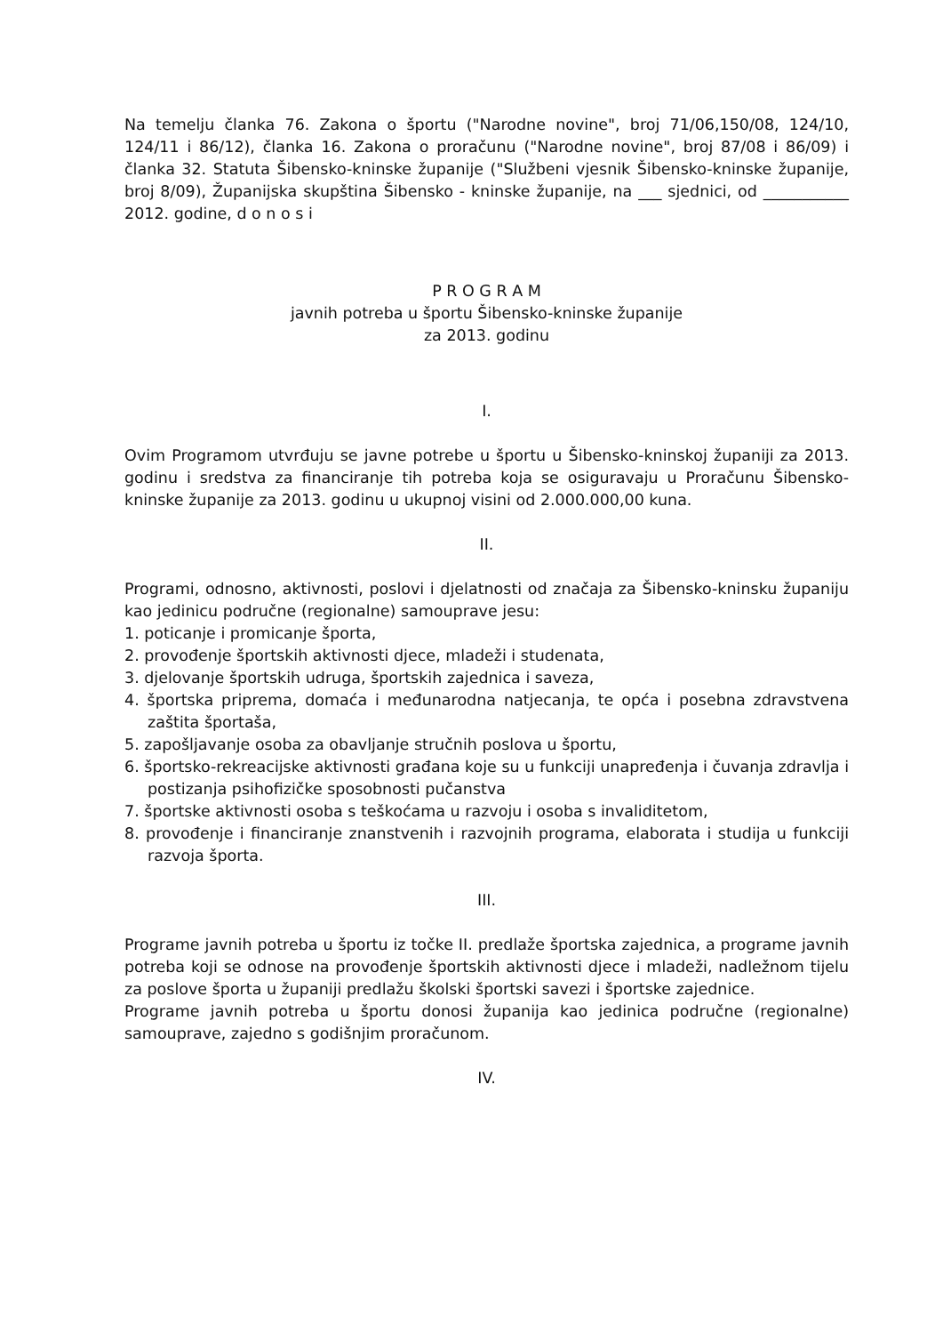Na temelju članka 76. Zakona o športu ("Narodne novine", broj 71/06,150/08, 124/10, 124/11 i 86/12), članka 16. Zakona o proračunu ("Narodne novine", broj 87/08 i 86/09) i članka 32. Statuta Šibensko-kninske županije ("Službeni vjesnik Šibensko-kninske županije, broj 8/09), Županijska skupština Šibensko - kninske županije, na ___ sjednici, od ___________ 2012. godine, d o n o s i
P R O G R A M
javnih potreba u športu Šibensko-kninske županije
za 2013. godinu
I.
Ovim Programom utvrđuju se javne potrebe u športu u Šibensko-kninskoj županiji za 2013. godinu i sredstva za financiranje tih potreba koja se osiguravaju u Proračunu Šibensko-kninske županije za 2013. godinu u ukupnoj visini od 2.000.000,00 kuna.
II.
Programi, odnosno, aktivnosti, poslovi i djelatnosti od značaja za Šibensko-kninsku županiju kao jedinicu područne (regionalne) samouprave jesu:
1. poticanje i promicanje športa,
2. provođenje športskih aktivnosti djece, mladeži i studenata,
3. djelovanje športskih udruga, športskih zajednica i saveza,
4. športska priprema, domaća i međunarodna natjecanja, te opća i posebna zdravstvena zaštita športaša,
5. zapošljavanje osoba za obavljanje stručnih poslova u športu,
6. športsko-rekreacijske aktivnosti građana koje su u funkciji unapređenja i čuvanja zdravlja i postizanja psihofizičke sposobnosti pučanstva
7. športske aktivnosti osoba s teškoćama u razvoju i osoba s invaliditetom,
8. provođenje i financiranje znanstvenih i razvojnih programa, elaborata i studija u funkciji razvoja športa.
III.
Programe javnih potreba u športu iz točke II. predlaže športska zajednica, a programe javnih potreba koji se odnose na provođenje športskih aktivnosti djece i mladeži, nadležnom tijelu za poslove športa u županiji predlažu školski športski savezi i športske zajednice.
Programe javnih potreba u športu donosi županija kao jedinica područne (regionalne) samouprave, zajedno s godišnjim proračunom.
IV.